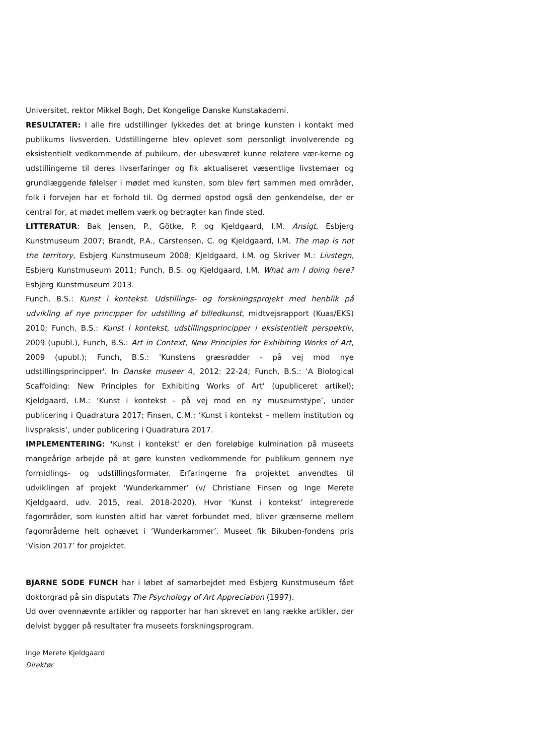Universitet, rektor Mikkel Bogh, Det Kongelige Danske Kunstakademi.
RESULTATER: I alle fire udstillinger lykkedes det at bringe kunsten i kontakt med publikums livsverden. Udstillingerne blev oplevet som personligt involverende og eksistentielt vedkommende af pubikum, der ubesværet kunne relatere vær-kerne og udstillingerne til deres livserfaringer og fik aktualiseret væsentlige livstemaer og grundlæggende følelser i mødet med kunsten, som blev ført sammen med områder, folk i forvejen har et forhold til. Og dermed opstod også den genkendelse, der er central for, at mødet mellem værk og betragter kan finde sted.
LITTERATUR: Bak Jensen, P., Götke, P. og Kjeldgaard, I.M. Ansigt, Esbjerg Kunstmuseum 2007; Brandt, P.A., Carstensen, C. og Kjeldgaard, I.M. The map is not the territory, Esbjerg Kunstmuseum 2008; Kjeldgaard, I.M. og Skriver M.: Livstegn, Esbjerg Kunstmuseum 2011; Funch, B.S. og Kjeldgaard, I.M. What am I doing here? Esbjerg Kunstmuseum 2013.
Funch, B.S.: Kunst i kontekst. Udstillings- og forskningsprojekt med henblik på udvikling af nye principper for udstilling af billedkunst, midtvejsrapport (Kuas/EKS) 2010; Funch, B.S.: Kunst i kontekst, udstillingsprincipper i eksistentielt perspektiv, 2009 (upubl.), Funch, B.S.: Art in Context, New Principles for Exhibiting Works of Art, 2009 (upubl.); Funch, B.S.: 'Kunstens græsrødder - på vej mod nye udstillingsprincipper'. In Danske museer 4, 2012: 22-24; Funch, B.S.: 'A Biological Scaffolding: New Principles for Exhibiting Works of Art' (upubliceret artikel); Kjeldgaard, I.M.: ‘Kunst i kontekst - på vej mod en ny museumstype’, under publicering i Quadratura 2017; Finsen, C.M.: ‘Kunst i kontekst – mellem institution og livspraksis’, under publicering i Quadratura 2017.
IMPLEMENTERING: ‘Kunst i kontekst’ er den foreløbige kulmination på museets mangeårige arbejde på at gøre kunsten vedkommende for publikum gennem nye formidlings- og udstillingsformater. Erfaringerne fra projektet anvendtes til udviklingen af projekt ‘Wunderkammer’ (v/ Christiane Finsen og Inge Merete Kjeldgaard, udv. 2015, real. 2018-2020). Hvor ‘Kunst i kontekst’ integrerede fagområder, som kunsten altid har været forbundet med, bliver grænserne mellem fagområderne helt ophævet i ‘Wunderkammer’. Museet fik Bikuben-fondens pris ‘Vision 2017’ for projektet.
BJARNE SODE FUNCH har i løbet af samarbejdet med Esbjerg Kunstmuseum fået doktorgrad på sin disputats The Psychology of Art Appreciation (1997).
Ud over ovennævnte artikler og rapporter har han skrevet en lang række artikler, der delvist bygger på resultater fra museets forskningsprogram.
Inge Merete Kjeldgaard
Direktør